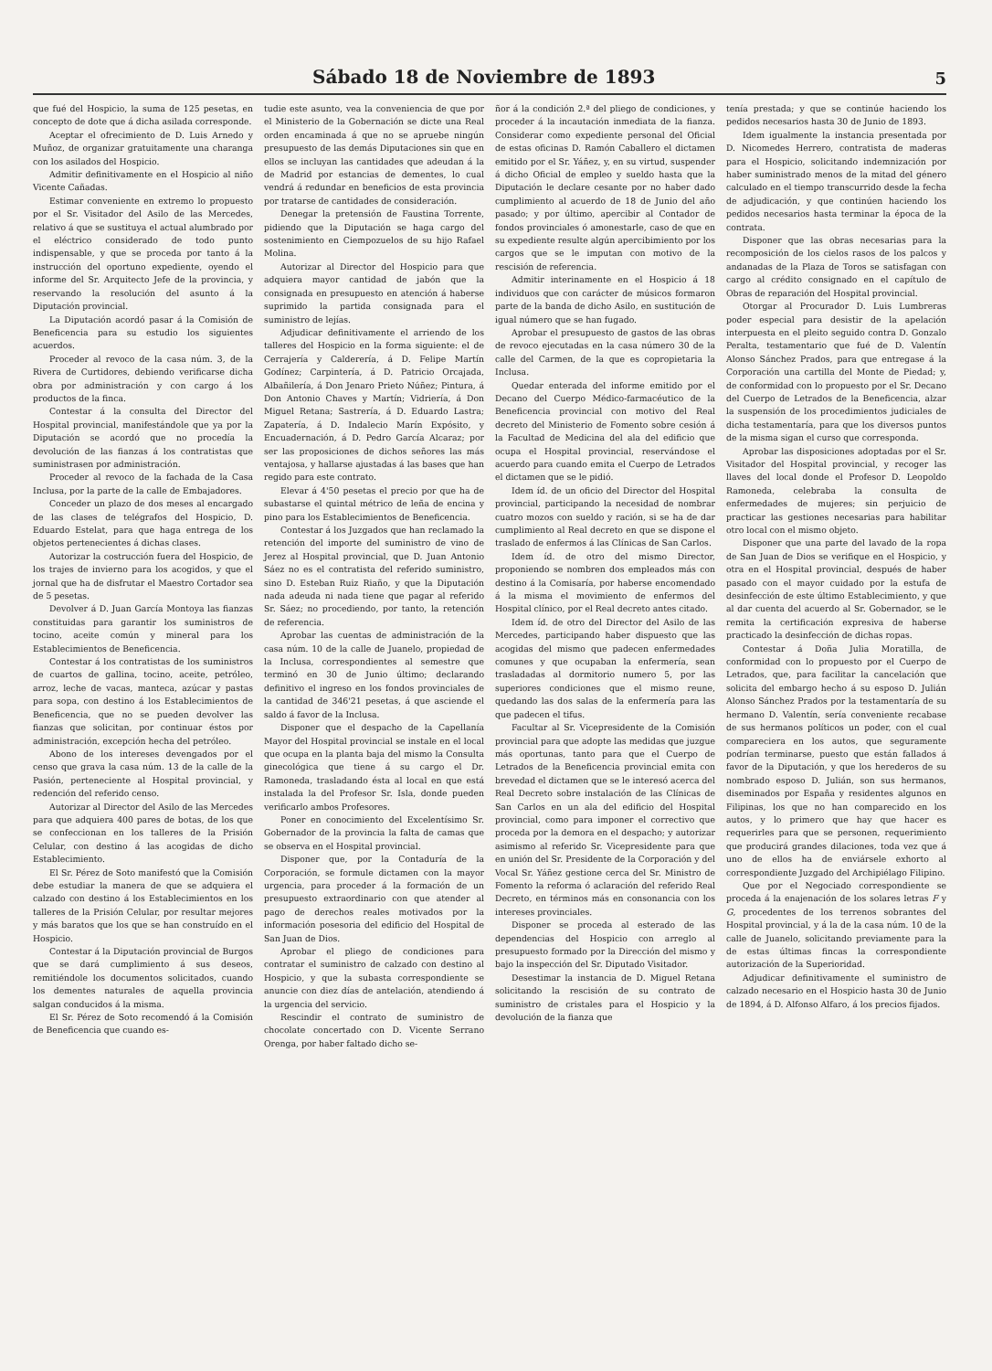Sábado 18 de Noviembre de 1893 5
que fué del Hospicio, la suma de 125 pesetas, en concepto de dote que á dicha asilada corresponde.
Aceptar el ofrecimiento de D. Luis Arnedo y Muñoz, de organizar gratuitamente una charanga con los asilados del Hospicio.
Admitir definitivamente en el Hospicio al niño Vicente Cañadas.
Estimar conveniente en extremo lo propuesto por el Sr. Visitador del Asilo de las Mercedes, relativo á que se sustituya el actual alumbrado por el eléctrico considerado de todo punto indispensable, y que se proceda por tanto á la instrucción del oportuno expediente, oyendo el informe del Sr. Arquitecto Jefe de la provincia, y reservando la resolución del asunto á la Diputación provincial.
La Diputación acordó pasar á la Comisión de Beneficencia para su estudio los siguientes acuerdos.
Proceder al revoco de la casa núm. 3, de la Rivera de Curtidores, debiendo verificarse dicha obra por administración y con cargo á los productos de la finca.
Contestar á la consulta del Director del Hospital provincial, manifestándole que ya por la Diputación se acordó que no procedía la devolución de las fianzas á los contratistas que suministrasen por administración.
Proceder al revoco de la fachada de la Casa Inclusa, por la parte de la calle de Embajadores.
Conceder un plazo de dos meses al encargado de las clases de telégrafos del Hospicio, D. Eduardo Estelat, para que haga entrega de los objetos pertenecientes á dichas clases.
Autorizar la costrucción fuera del Hospicio, de los trajes de invierno para los acogidos, y que el jornal que ha de disfrutar el Maestro Cortador sea de 5 pesetas.
Devolver á D. Juan García Montoya las fianzas constituidas para garantir los suministros de tocino, aceite común y mineral para los Establecimientos de Beneficencia.
Contestar á los contratistas de los suministros de cuartos de gallina, tocino, aceite, petróleo, arroz, leche de vacas, manteca, azúcar y pastas para sopa, con destino á los Establecimientos de Beneficencia, que no se pueden devolver las fianzas que solicitan, por continuar éstos por administración, excepción hecha del petróleo.
Abono de los intereses devengados por el censo que grava la casa núm. 13 de la calle de la Pasión, perteneciente al Hospital provincial, y redención del referido censo.
Autorizar al Director del Asilo de las Mercedes para que adquiera 400 pares de botas, de los que se confeccionan en los talleres de la Prisión Celular, con destino á las acogidas de dicho Establecimiento.
El Sr. Pérez de Soto manifestó que la Comisión debe estudiar la manera de que se adquiera el calzado con destino á los Establecimientos en los talleres de la Prisión Celular, por resultar mejores y más baratos que los que se han construído en el Hospicio.
Contestar á la Diputación provincial de Burgos que se dará cumplimiento á sus deseos, remitiéndole los documentos solicitados, cuando los dementes naturales de aquella provincia salgan conducidos á la misma.
El Sr. Pérez de Soto recomendó á la Comisión de Beneficencia que cuando es-
tudie este asunto, vea la conveniencia de que por el Ministerio de la Gobernación se dicte una Real orden encaminada á que no se apruebe ningún presupuesto de las demás Diputaciones sin que en ellos se incluyan las cantidades que adeudan á la de Madrid por estancias de dementes, lo cual vendrá á redundar en beneficios de esta provincia por tratarse de cantidades de consideración.
Denegar la pretensión de Faustina Torrente, pidiendo que la Diputación se haga cargo del sostenimiento en Ciempozuelos de su hijo Rafael Molina.
Autorizar al Director del Hospicio para que adquiera mayor cantidad de jabón que la consignada en presupuesto en atención á haberse suprimido la partida consignada para el suministro de lejías.
Adjudicar definitivamente el arriendo de los talleres del Hospicio en la forma siguiente: el de Cerrajería y Calderería, á D. Felipe Martín Godínez; Carpintería, á D. Patricio Orcajada, Albañilería, á Don Jenaro Prieto Núñez; Pintura, á Don Antonio Chaves y Martín; Vidriería, á Don Miguel Retana; Sastrería, á D. Eduardo Lastra; Zapatería, á D. Indalecio Marín Expósito, y Encuadernación, á D. Pedro García Alcaraz; por ser las proposiciones de dichos señores las más ventajosa, y hallarse ajustadas á las bases que han regido para este contrato.
Elevar á 4'50 pesetas el precio por que ha de subastarse el quintal métrico de leña de encina y pino para los Establecimientos de Beneficencia.
Contestar á los Juzgados que han reclamado la retención del importe del suministro de vino de Jerez al Hospital provincial, que D. Juan Antonio Sáez no es el contratista del referido suministro, sino D. Esteban Ruiz Riaño, y que la Diputación nada adeuda ni nada tiene que pagar al referido Sr. Sáez; no procediendo, por tanto, la retención de referencia.
Aprobar las cuentas de administración de la casa núm. 10 de la calle de Juanelo, propiedad de la Inclusa, correspondientes al semestre que terminó en 30 de Junio último; declarando definitivo el ingreso en los fondos provinciales de la cantidad de 346'21 pesetas, á que asciende el saldo á favor de la Inclusa.
Disponer que el despacho de la Capellanía Mayor del Hospital provincial se instale en el local que ocupa en la planta baja del mismo la Consulta ginecológica que tiene á su cargo el Dr. Ramoneda, trasladando ésta al local en que está instalada la del Profesor Sr. Isla, donde pueden verificarlo ambos Profesores.
Poner en conocimiento del Excelentísimo Sr. Gobernador de la provincia la falta de camas que se observa en el Hospital provincial.
Disponer que, por la Contaduría de la Corporación, se formule dictamen con la mayor urgencia, para proceder á la formación de un presupuesto extraordinario con que atender al pago de derechos reales motivados por la información posesoria del edificio del Hospital de San Juan de Dios.
Aprobar el pliego de condiciones para contratar el suministro de calzado con destino al Hospicio, y que la subasta correspondiente se anuncie con diez días de antelación, atendiendo á la urgencia del servicio.
Rescindir el contrato de suministro de chocolate concertado con D. Vicente Serrano Orenga, por haber faltado dicho se-
ñor á la condición 2.ª del pliego de condiciones, y proceder á la incautación inmediata de la fianza. Considerar como expediente personal del Oficial de estas oficinas D. Ramón Caballero el dictamen emitido por el Sr. Yáñez, y, en su virtud, suspender á dicho Oficial de empleo y sueldo hasta que la Diputación le declare cesante por no haber dado cumplimiento al acuerdo de 18 de Junio del año pasado; y por último, apercibir al Contador de fondos provinciales ó amonestarle, caso de que en su expediente resulte algún apercibimiento por los cargos que se le imputan con motivo de la rescisión de referencia.
Admitir interinamente en el Hospicio á 18 individuos que con carácter de músicos formaron parte de la banda de dicho Asilo, en sustitución de igual número que se han fugado.
Aprobar el presupuesto de gastos de las obras de revoco ejecutadas en la casa número 30 de la calle del Carmen, de la que es copropietaria la Inclusa.
Quedar enterada del informe emitido por el Decano del Cuerpo Médico-farmacéutico de la Beneficencia provincial con motivo del Real decreto del Ministerio de Fomento sobre cesión á la Facultad de Medicina del ala del edificio que ocupa el Hospital provincial, reservándose el acuerdo para cuando emita el Cuerpo de Letrados el dictamen que se le pidió.
Idem íd. de un oficio del Director del Hospital provincial, participando la necesidad de nombrar cuatro mozos con sueldo y ración, si se ha de dar cumplimiento al Real decreto en que se dispone el traslado de enfermos á las Clínicas de San Carlos.
Idem íd. de otro del mismo Director, proponiendo se nombren dos empleados más con destino á la Comisaría, por haberse encomendado á la misma el movimiento de enfermos del Hospital clínico, por el Real decreto antes citado.
Idem íd. de otro del Director del Asilo de las Mercedes, participando haber dispuesto que las acogidas del mismo que padecen enfermedades comunes y que ocupaban la enfermería, sean trasladadas al dormitorio numero 5, por las superiores condiciones que el mismo reune, quedando las dos salas de la enfermería para las que padecen el tifus.
Facultar al Sr. Vicepresidente de la Comisión provincial para que adopte las medidas que juzgue más oportunas, tanto para que el Cuerpo de Letrados de la Beneficencia provincial emita con brevedad el dictamen que se le interesó acerca del Real Decreto sobre instalación de las Clínicas de San Carlos en un ala del edificio del Hospital provincial, como para imponer el correctivo que proceda por la demora en el despacho; y autorizar asimismo al referido Sr. Vicepresidente para que en unión del Sr. Presidente de la Corporación y del Vocal Sr. Yáñez gestione cerca del Sr. Ministro de Fomento la reforma ó aclaración del referido Real Decreto, en términos más en consonancia con los intereses provinciales.
Disponer se proceda al esterado de las dependencias del Hospicio con arreglo al presupuesto formado por la Dirección del mismo y bajo la inspección del Sr. Diputado Visitador.
Desestimar la instancia de D. Miguel Retana solicitando la rescisión de su contrato de suministro de cristales para el Hospicio y la devolución de la fianza que
tenía prestada; y que se continúe haciendo los pedidos necesarios hasta 30 de Junio de 1893.
Idem igualmente la instancia presentada por D. Nicomedes Herrero, contratista de maderas para el Hospicio, solicitando indemnización por haber suministrado menos de la mitad del género calculado en el tiempo transcurrido desde la fecha de adjudicación, y que continúen haciendo los pedidos necesarios hasta terminar la época de la contrata.
Disponer que las obras necesarias para la recomposición de los cielos rasos de los palcos y andanadas de la Plaza de Toros se satisfagan con cargo al crédito consignado en el capítulo de Obras de reparación del Hospital provincial.
Otorgar al Procurador D. Luis Lumbreras poder especial para desistir de la apelación interpuesta en el pleito seguido contra D. Gonzalo Peralta, testamentario que fué de D. Valentín Alonso Sánchez Prados, para que entregase á la Corporación una cartilla del Monte de Piedad; y, de conformidad con lo propuesto por el Sr. Decano del Cuerpo de Letrados de la Beneficencia, alzar la suspensión de los procedimientos judiciales de dicha testamentaría, para que los diversos puntos de la misma sigan el curso que corresponda.
Aprobar las disposiciones adoptadas por el Sr. Visitador del Hospital provincial, y recoger las llaves del local donde el Profesor D. Leopoldo Ramoneda, celebraba la consulta de enfermedades de mujeres; sin perjuicio de practicar las gestiones necesarias para habilitar otro local con el mismo objeto.
Disponer que una parte del lavado de la ropa de San Juan de Dios se verifique en el Hospicio, y otra en el Hospital provincial, después de haber pasado con el mayor cuidado por la estufa de desinfección de este último Establecimiento, y que al dar cuenta del acuerdo al Sr. Gobernador, se le remita la certificación expresiva de haberse practicado la desinfección de dichas ropas.
Contestar á Doña Julia Moratilla, de conformidad con lo propuesto por el Cuerpo de Letrados, que, para facilitar la cancelación que solicita del embargo hecho á su esposo D. Julián Alonso Sánchez Prados por la testamentaría de su hermano D. Valentín, sería conveniente recabase de sus hermanos políticos un poder, con el cual compareciera en los autos, que seguramente podrían terminarse, puesto que están fallados á favor de la Diputación, y que los herederos de su nombrado esposo D. Julián, son sus hermanos, diseminados por España y residentes algunos en Filipinas, los que no han comparecido en los autos, y lo primero que hay que hacer es requerirles para que se personen, requerimiento que producirá grandes dilaciones, toda vez que á uno de ellos ha de enviársele exhorto al correspondiente Juzgado del Archipiélago Filipino.
Que por el Negociado correspondiente se proceda á la enajenación de los solares letras F y G, procedentes de los terrenos sobrantes del Hospital provincial, y á la de la casa núm. 10 de la calle de Juanelo, solicitando previamente para la de estas últimas fincas la correspondiente autorización de la Superioridad.
Adjudicar definitivamente el suministro de calzado necesario en el Hospicio hasta 30 de Junio de 1894, á D. Alfonso Alfaro, á los precios fijados.